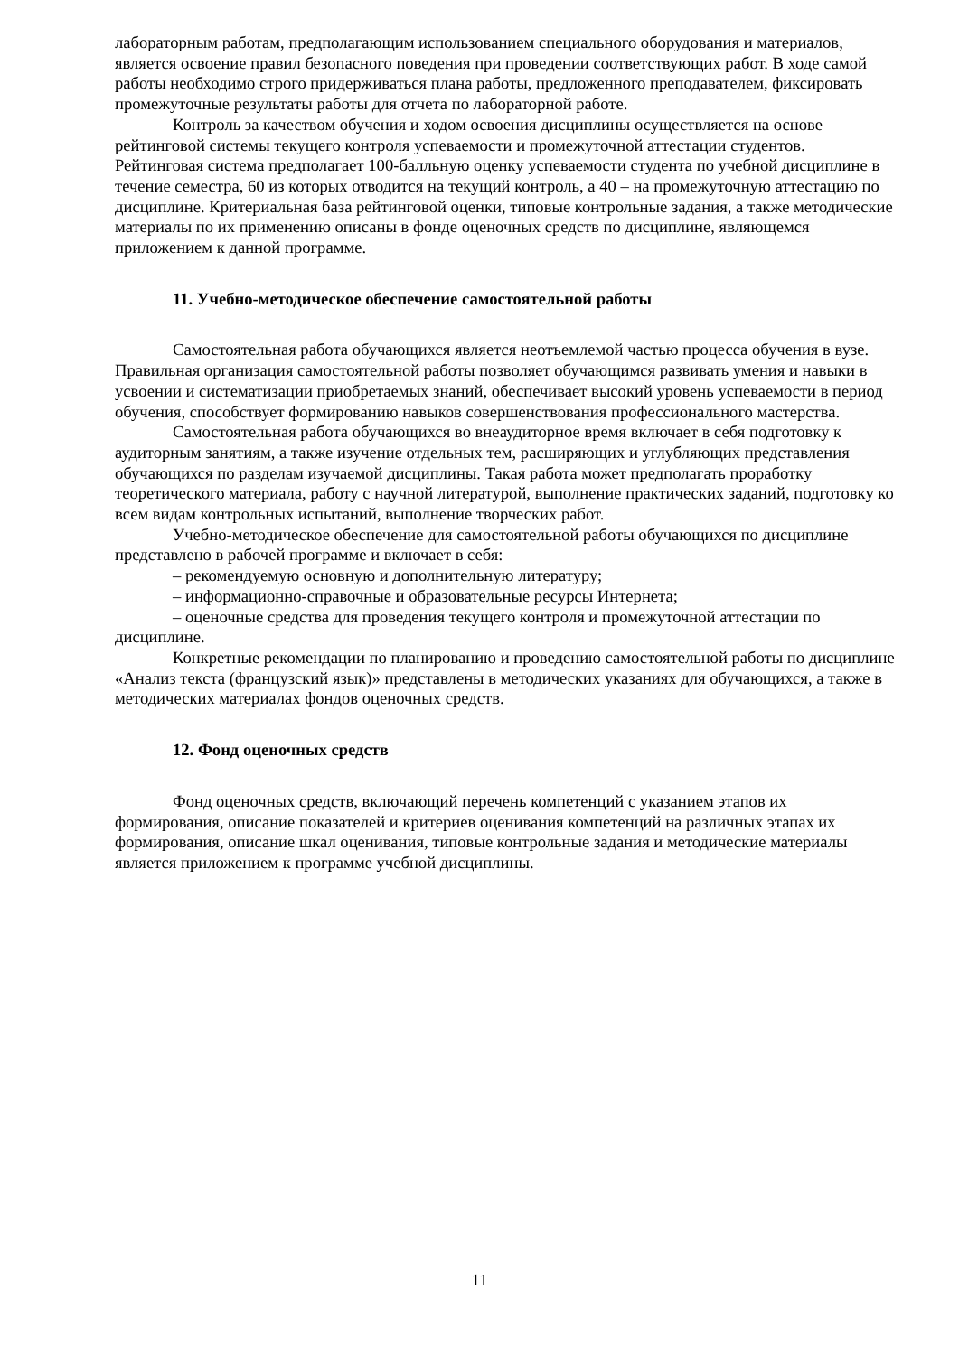лабораторным работам, предполагающим использованием специального оборудования и материалов, является освоение правил безопасного поведения при проведении соответствующих работ. В ходе самой работы необходимо строго придерживаться плана работы, предложенного преподавателем, фиксировать промежуточные результаты работы для отчета по лабораторной работе.
Контроль за качеством обучения и ходом освоения дисциплины осуществляется на основе рейтинговой системы текущего контроля успеваемости и промежуточной аттестации студентов. Рейтинговая система предполагает 100-балльную оценку успеваемости студента по учебной дисциплине в течение семестра, 60 из которых отводится на текущий контроль, а 40 – на промежуточную аттестацию по дисциплине. Критериальная база рейтинговой оценки, типовые контрольные задания, а также методические материалы по их применению описаны в фонде оценочных средств по дисциплине, являющемся приложением к данной программе.
11. Учебно-методическое обеспечение самостоятельной работы
Самостоятельная работа обучающихся является неотъемлемой частью процесса обучения в вузе. Правильная организация самостоятельной работы позволяет обучающимся развивать умения и навыки в усвоении и систематизации приобретаемых знаний, обеспечивает высокий уровень успеваемости в период обучения, способствует формированию навыков совершенствования профессионального мастерства.
Самостоятельная работа обучающихся во внеаудиторное время включает в себя подготовку к аудиторным занятиям, а также изучение отдельных тем, расширяющих и углубляющих представления обучающихся по разделам изучаемой дисциплины. Такая работа может предполагать проработку теоретического материала, работу с научной литературой, выполнение практических заданий, подготовку ко всем видам контрольных испытаний, выполнение творческих работ.
Учебно-методическое обеспечение для самостоятельной работы обучающихся по дисциплине представлено в рабочей программе и включает в себя:
– рекомендуемую основную и дополнительную литературу;
– информационно-справочные и образовательные ресурсы Интернета;
– оценочные средства для проведения текущего контроля и промежуточной аттестации по дисциплине.
Конкретные рекомендации по планированию и проведению самостоятельной работы по дисциплине «Анализ текста (французский язык)» представлены в методических указаниях для обучающихся, а также в методических материалах фондов оценочных средств.
12. Фонд оценочных средств
Фонд оценочных средств, включающий перечень компетенций с указанием этапов их формирования, описание показателей и критериев оценивания компетенций на различных этапах их формирования, описание шкал оценивания, типовые контрольные задания и методические материалы является приложением к программе учебной дисциплины.
11